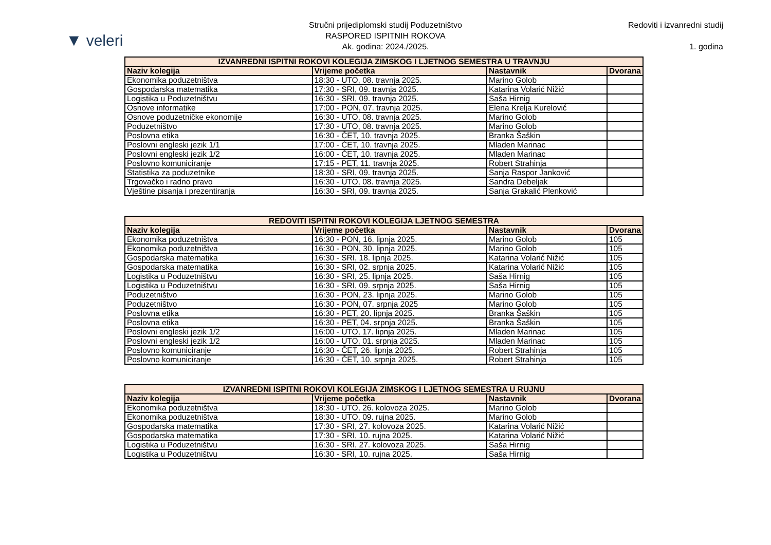▼ veleri
Stručni prijediplomski studij Poduzetništvo
RASPORED ISPITNIH ROKOVA
Ak. godina: 2024./2025.
Redoviti i izvanredni studij
1. godina
| IZVANREDNI ISPITNI ROKOVI KOLEGIJA ZIMSKOG I LJETNOG SEMESTRA U TRAVNJU | | | |
| --- | --- | --- | --- |
| Naziv kolegija | Vrijeme početka | Nastavnik | Dvorana |
| Ekonomika poduzetništva | 18:30 - UTO, 08. travnja 2025. | Marino Golob | |
| Gospodarska matematika | 17:30 - SRI, 09. travnja 2025. | Katarina Volarić Nižić | |
| Logistika u Poduzetništvu | 16:30 - SRI, 09. travnja 2025. | Saša Hirnig | |
| Osnove informatike | 17:00 - PON, 07. travnja 2025. | Elena Krelja Kurelović | |
| Osnove poduzetničke ekonomije | 16:30 - UTO, 08. travnja 2025. | Marino Golob | |
| Poduzetništvo | 17:30 - UTO, 08. travnja 2025. | Marino Golob | |
| Poslovna etika | 16:30 - ČET, 10. travnja 2025. | Branka Šaškin | |
| Poslovni engleski jezik 1/1 | 17:00 - ČET, 10. travnja 2025. | Mladen Marinac | |
| Poslovni engleski jezik 1/2 | 16:00 - ČET, 10. travnja 2025. | Mladen Marinac | |
| Poslovno komuniciranje | 17:15 - PET, 11. travnja 2025. | Robert Strahinja | |
| Statistika za poduzetnike | 18:30 - SRI, 09. travnja 2025. | Sanja Raspor Janković | |
| Trgovačko i radno pravo | 16:30 - UTO, 08. travnja 2025. | Sandra Debeljak | |
| Vještine pisanja i prezentiranja | 16:30 - SRI, 09. travnja 2025. | Sanja Grakalić Plenković | |
| REDOVITI ISPITNI ROKOVI KOLEGIJA LJETNOG SEMESTRA | | | |
| --- | --- | --- | --- |
| Naziv kolegija | Vrijeme početka | Nastavnik | Dvorana |
| Ekonomika poduzetništva | 16:30 - PON, 16. lipnja 2025. | Marino Golob | 105 |
| Ekonomika poduzetništva | 16:30 - PON, 30. lipnja 2025. | Marino Golob | 105 |
| Gospodarska matematika | 16:30 - SRI, 18. lipnja 2025. | Katarina Volarić Nižić | 105 |
| Gospodarska matematika | 16:30 - SRI, 02. srpnja 2025. | Katarina Volarić Nižić | 105 |
| Logistika u Poduzetništvu | 16:30 - SRI, 25. lipnja 2025. | Saša Hirnig | 105 |
| Logistika u Poduzetništvu | 16:30 - SRI, 09. srpnja 2025. | Saša Hirnig | 105 |
| Poduzetništvo | 16:30 - PON, 23. lipnja 2025. | Marino Golob | 105 |
| Poduzetništvo | 16:30 - PON, 07. srpnja 2025 | Marino Golob | 105 |
| Poslovna etika | 16:30 - PET, 20. lipnja 2025. | Branka Šaškin | 105 |
| Poslovna etika | 16:30 - PET, 04. srpnja 2025. | Branka Šaškin | 105 |
| Poslovni engleski jezik 1/2 | 16:00 - UTO, 17. lipnja 2025. | Mladen Marinac | 105 |
| Poslovni engleski jezik 1/2 | 16:00 - UTO, 01. srpnja 2025. | Mladen Marinac | 105 |
| Poslovno komuniciranje | 16:30 - ČET, 26. lipnja 2025. | Robert Strahinja | 105 |
| Poslovno komuniciranje | 16:30 - ČET, 10. srpnja 2025. | Robert Strahinja | 105 |
| IZVANREDNI ISPITNI ROKOVI KOLEGIJA ZIMSKOG I LJETNOG SEMESTRA U RUJNU | | | |
| --- | --- | --- | --- |
| Naziv kolegija | Vrijeme početka | Nastavnik | Dvorana |
| Ekonomika poduzetništva | 18:30 - UTO, 26. kolovoza 2025. | Marino Golob | |
| Ekonomika poduzetništva | 18:30 - UTO, 09. rujna 2025. | Marino Golob | |
| Gospodarska matematika | 17:30 - SRI, 27. kolovoza 2025. | Katarina Volarić Nižić | |
| Gospodarska matematika | 17:30 - SRI, 10. rujna 2025. | Katarina Volarić Nižić | |
| Logistika u Poduzetništvu | 16:30 - SRI, 27. kolovoza 2025. | Saša Hirnig | |
| Logistika u Poduzetništvu | 16:30 - SRI, 10. rujna 2025. | Saša Hirnig | |